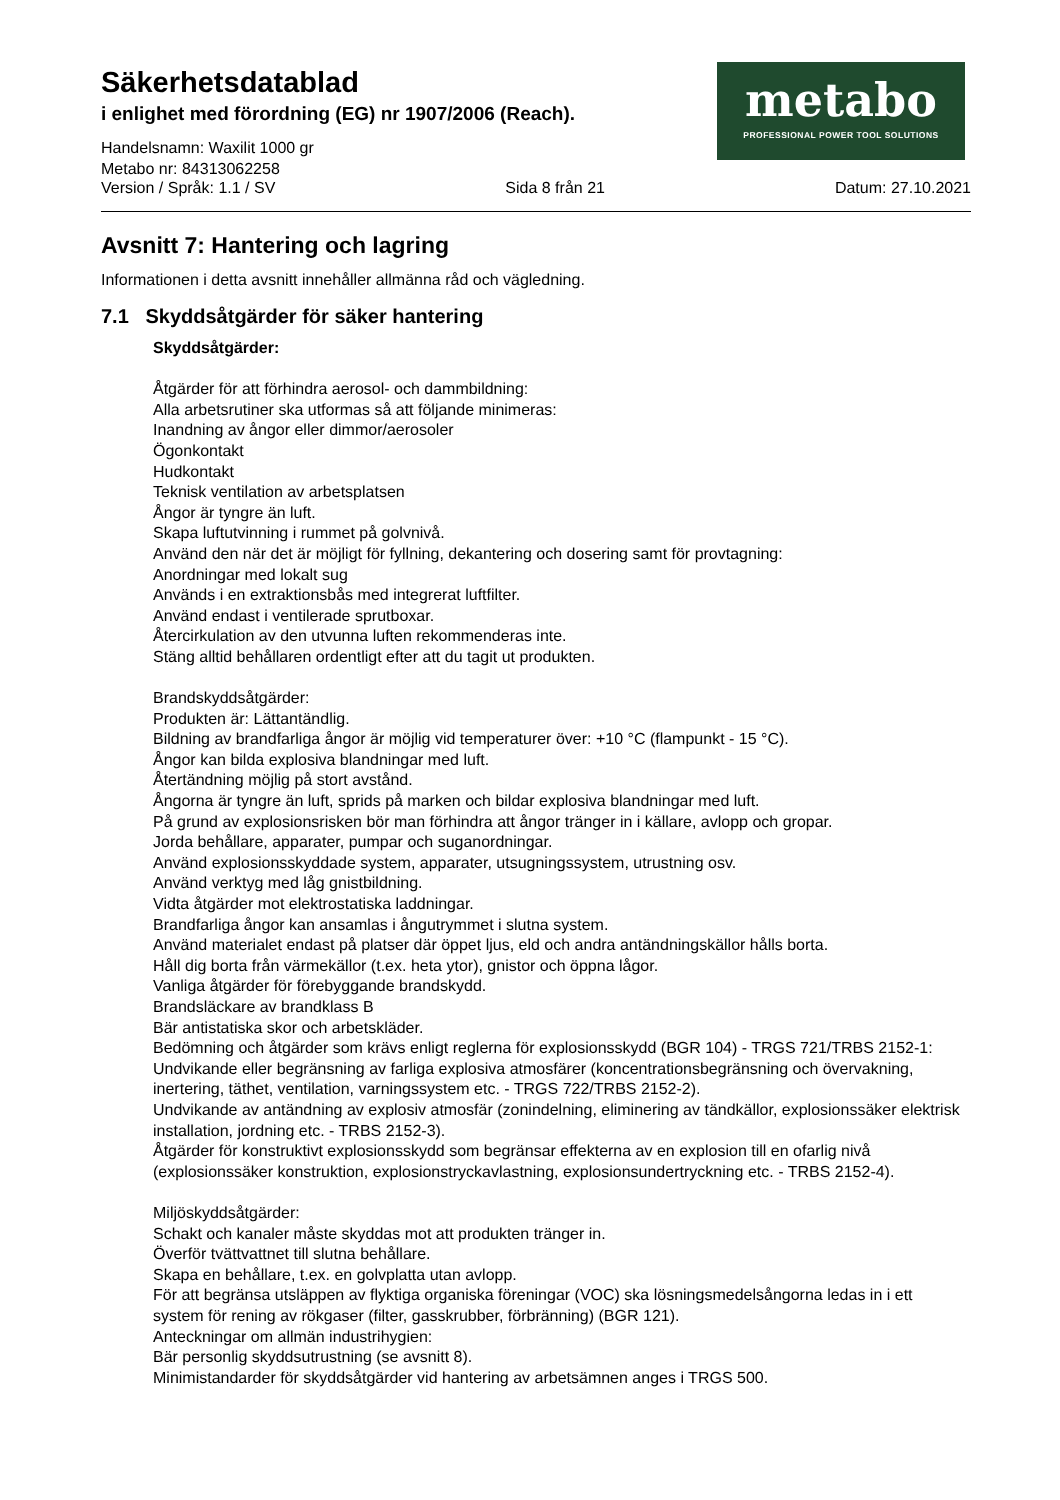Säkerhetsdatablad
i enlighet med förordning (EG) nr 1907/2006 (Reach).
Handelsnamn: Waxilit 1000 gr
Metabo nr: 84313062258
metabo
PROFESSIONAL POWER TOOL SOLUTIONS
Version / Språk: 1.1 / SV Sida 8 från 21 Datum: 27.10.2021
Avsnitt 7: Hantering och lagring
Informationen i detta avsnitt innehåller allmänna råd och vägledning.
7.1 Skyddsåtgärder för säker hantering
Skyddsåtgärder:
Åtgärder för att förhindra aerosol- och dammbildning:
Alla arbetsrutiner ska utformas så att följande minimeras:
Inandning av ångor eller dimmor/aerosoler
Ögonkontakt
Hudkontakt
Teknisk ventilation av arbetsplatsen
Ångor är tyngre än luft.
Skapa luftutvinning i rummet på golvnivå.
Använd den när det är möjligt för fyllning, dekantering och dosering samt för provtagning:
Anordningar med lokalt sug
Används i en extraktionsbås med integrerat luftfilter.
Använd endast i ventilerade sprutboxar.
Återcirkulation av den utvunna luften rekommenderas inte.
Stäng alltid behållaren ordentligt efter att du tagit ut produkten.
Brandskyddsåtgärder:
Produkten är: Lättantändlig.
Bildning av brandfarliga ångor är möjlig vid temperaturer över: +10 °C (flampunkt - 15 °C).
Ångor kan bilda explosiva blandningar med luft.
Återtändning möjlig på stort avstånd.
Ångorna är tyngre än luft, sprids på marken och bildar explosiva blandningar med luft.
På grund av explosionsrisken bör man förhindra att ångor tränger in i källare, avlopp och gropar.
Jorda behållare, apparater, pumpar och suganordningar.
Använd explosionsskyddade system, apparater, utsugningssystem, utrustning osv.
Använd verktyg med låg gnistbildning.
Vidta åtgärder mot elektrostatiska laddningar.
Brandfarliga ångor kan ansamlas i ångutrymmet i slutna system.
Använd materialet endast på platser där öppet ljus, eld och andra antändningskällor hålls borta.
Håll dig borta från värmekällor (t.ex. heta ytor), gnistor och öppna lågor.
Vanliga åtgärder för förebyggande brandskydd.
Brandsläckare av brandklass B
Bär antistatiska skor och arbetskläder.
Bedömning och åtgärder som krävs enligt reglerna för explosionsskydd (BGR 104) - TRGS 721/TRBS 2152-1:
Undvikande eller begränsning av farliga explosiva atmosfärer (koncentrationsbegränsning och övervakning, inertering, täthet, ventilation, varningssystem etc. - TRGS 722/TRBS 2152-2).
Undvikande av antändning av explosiv atmosfär (zonindelning, eliminering av tändkällor, explosionssäker elektrisk installation, jordning etc. - TRBS 2152-3).
Åtgärder för konstruktivt explosionsskydd som begränsar effekterna av en explosion till en ofarlig nivå (explosionssäker konstruktion, explosionstryckavlastning, explosionsundertryckning etc. - TRBS 2152-4).
Miljöskyddsåtgärder:
Schakt och kanaler måste skyddas mot att produkten tränger in.
Överför tvättvattnet till slutna behållare.
Skapa en behållare, t.ex. en golvplatta utan avlopp.
För att begränsa utsläppen av flyktiga organiska föreningar (VOC) ska lösningsmedelsångorna ledas in i ett system för rening av rökgaser (filter, gasskrubber, förbränning) (BGR 121).
Anteckningar om allmän industrihygien:
Bär personlig skyddsutrustning (se avsnitt 8).
Minimistandarder för skyddsåtgärder vid hantering av arbetsämnen anges i TRGS 500.